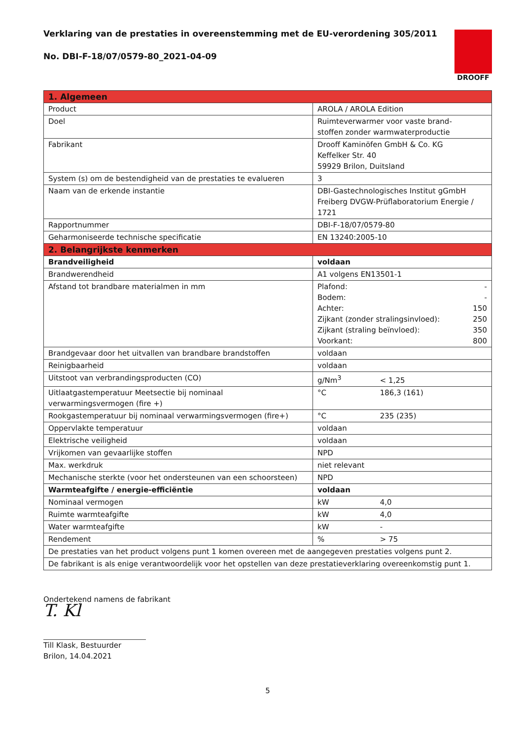Verklaring van de prestaties in overeenstemming met de EU-verordening 305/2011
No. DBI-F-18/07/0579-80_2021-04-09
DROOFF
| 1. Algemeen | |
| Product | AROLA / AROLA Edition |
| Doel | Ruimteverwarmer voor vaste brand- stoffen zonder warmwaterproductie |
| Fabrikant | Drooff Kaminöfen GmbH & Co. KG Keffelker Str. 40 59929 Brilon, Duitsland |
| System (s) om de bestendigheid van de prestaties te evalueren | 3 |
| Naam van de erkende instantie | DBI-Gastechnologisches Institut gGmbH Freiberg DVGW-Prüflaboratorium Energie / 1721 |
| Rapportnummer | DBI-F-18/07/0579-80 |
| Geharmoniseerde technische specificatie | EN 13240:2005-10 |
| 2. Belangrijkste kenmerken | |
| Brandveiligheid | voldaan |
| Brandwerendheid | A1 volgens EN13501-1 |
| Afstand tot brandbare materialmen in mm | Plafond: - Bodem: - Achter: 150 Zijkant (zonder stralingsinvloed): 250 Zijkant (straling beïnvloed): 350 Voorkant: 800 |
| Brandgevaar door het uitvallen van brandbare brandstoffen | voldaan |
| Reinigbaarheid | voldaan |
| Uitstoot van verbrandingsproducten (CO) | g/Nm<sup>3</sup> < 1,25 |
| Uitlaatgastemperatuur Meetsectie bij nominaal verwarmingsvermogen (fire +) | °C 186,3 (161) |
| Rookgastemperatuur bij nominaal verwarmingsvermogen (fire+) | °C 235 (235) |
| Oppervlakte temperatuur | voldaan |
| Elektrische veiligheid | voldaan |
| Vrijkomen van gevaarlijke stoffen | NPD |
| Max. werkdruk | niet relevant |
| Mechanische sterkte (voor het ondersteunen van een schoorsteen) | NPD |
| Warmteafgifte / energie-efficiëntie | voldaan |
| Nominaal vermogen | kW 4,0 |
| Ruimte warmteafgifte | kW 4,0 |
| Water warmteafgifte | kW - |
| Rendement | % > 75 |
| De prestaties van het product volgens punt 1 komen overeen met de aangegeven prestaties volgens punt 2. | |
| De fabrikant is als enige verantwoordelijk voor het opstellen van deze prestatieverklaring overeenkomstig punt 1. | |
Ondertekend namens de fabrikant
T. Kl
Till Klask, Bestuurder
Brilon, 14.04.2021
5